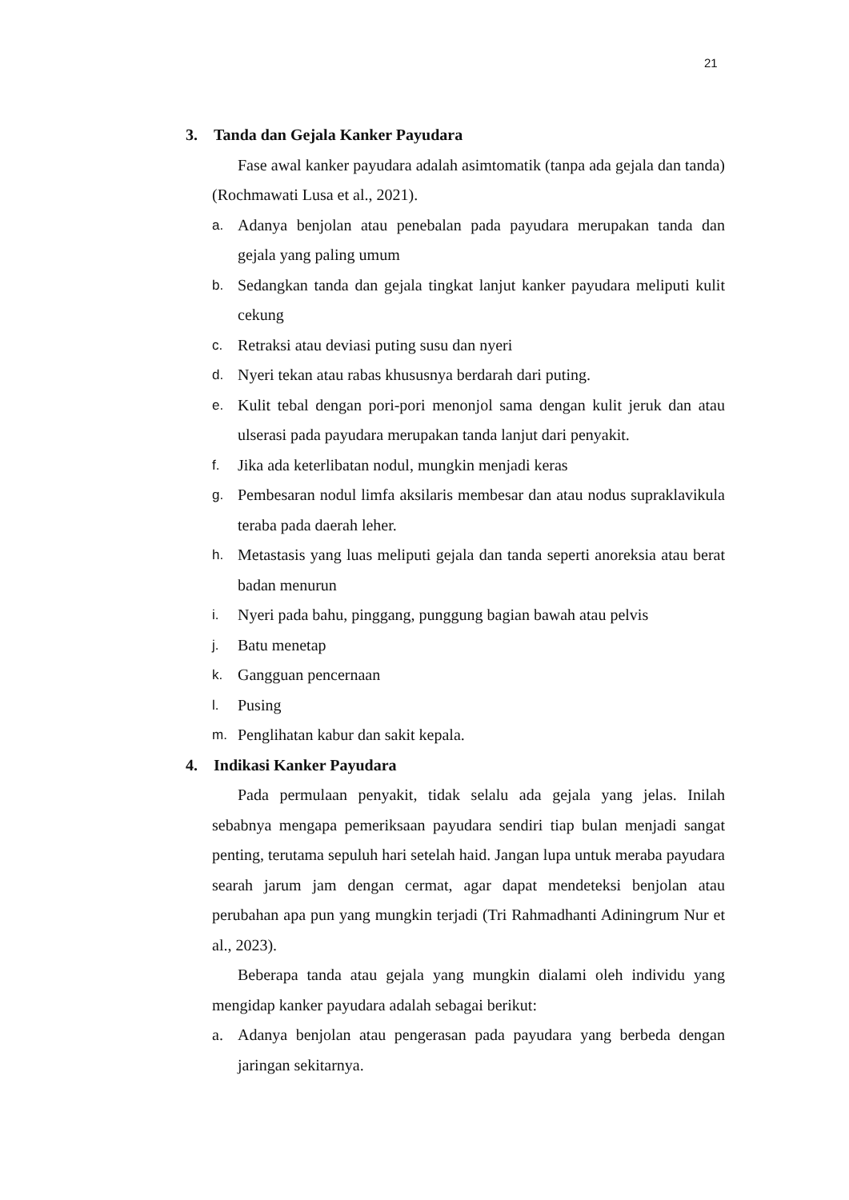21
3. Tanda dan Gejala Kanker Payudara
Fase awal kanker payudara adalah asimtomatik (tanpa ada gejala dan tanda) (Rochmawati Lusa et al., 2021).
a.
Adanya benjolan atau penebalan pada payudara merupakan tanda dan gejala yang paling umum
b.
Sedangkan tanda dan gejala tingkat lanjut kanker payudara meliputi kulit cekung
c.
Retraksi atau deviasi puting susu dan nyeri
d.
Nyeri tekan atau rabas khususnya berdarah dari puting.
e.
Kulit tebal dengan pori-pori menonjol sama dengan kulit jeruk dan atau ulserasi pada payudara merupakan tanda lanjut dari penyakit.
f.
Jika ada keterlibatan nodul, mungkin menjadi keras
g.
Pembesaran nodul limfa aksilaris membesar dan atau nodus supraklavikula teraba pada daerah leher.
h.
Metastasis yang luas meliputi gejala dan tanda seperti anoreksia atau berat badan menurun
i.
Nyeri pada bahu, pinggang, punggung bagian bawah atau pelvis
j.
Batu menetap
k.
Gangguan pencernaan
l.
Pusing
m.
Penglihatan kabur dan sakit kepala.
4. Indikasi Kanker Payudara
Pada permulaan penyakit, tidak selalu ada gejala yang jelas. Inilah sebabnya mengapa pemeriksaan payudara sendiri tiap bulan menjadi sangat penting, terutama sepuluh hari setelah haid. Jangan lupa untuk meraba payudara searah jarum jam dengan cermat, agar dapat mendeteksi benjolan atau perubahan apa pun yang mungkin terjadi (Tri Rahmadhanti Adiningrum Nur et al., 2023).
Beberapa tanda atau gejala yang mungkin dialami oleh individu yang mengidap kanker payudara adalah sebagai berikut:
a. Adanya benjolan atau pengerasan pada payudara yang berbeda dengan jaringan sekitarnya.